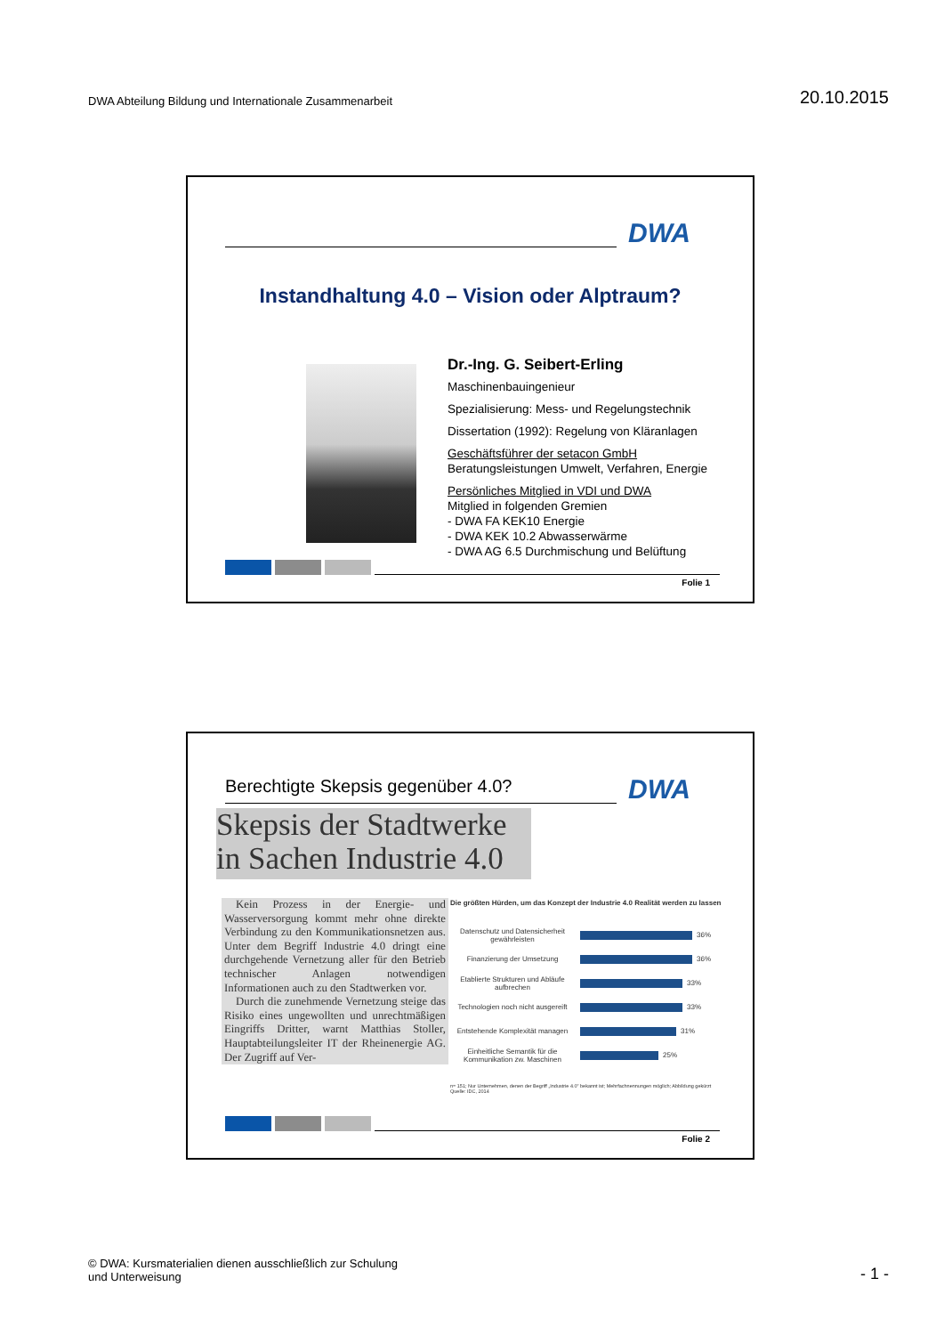DWA Abteilung Bildung und Internationale Zusammenarbeit
20.10.2015
DWA
Instandhaltung 4.0 – Vision oder Alptraum?
Dr.-Ing. G. Seibert-Erling
Maschinenbauingenieur
Spezialisierung: Mess- und Regelungstechnik
Dissertation (1992): Regelung von Kläranlagen
Geschäftsführer der setacon GmbH
Beratungsleistungen Umwelt, Verfahren, Energie
Persönliches Mitglied in VDI und DWA
Mitglied in folgenden Gremien
- DWA FA KEK10 Energie
- DWA KEK 10.2 Abwasserwärme
- DWA AG 6.5 Durchmischung und Belüftung
Folie 1
DWA
Berechtigte Skepsis gegenüber 4.0?
Skepsis der Stadtwerke
in Sachen Industrie 4.0
Kein Prozess in der Energie- und Wasserversorgung kommt mehr ohne direkte Verbindung zu den Kommunikationsnetzen aus. Unter dem Begriff Industrie 4.0 dringt eine durchgehende Vernetzung aller für den Betrieb technischer Anlagen notwendigen Informationen auch zu den Stadtwerken vor.
Durch die zunehmende Vernetzung steige das Risiko eines ungewollten und unrechtmäßigen Eingriffs Dritter, warnt Matthias Stoller, Hauptabteilungsleiter IT der Rheinenergie AG. Der Zugriff auf Ver-
Die größten Hürden, um das Konzept der Industrie 4.0 Realität werden zu lassen
Datenschutz und Datensicherheit gewährleisten
36%
Finanzierung der Umsetzung
36%
Etablierte Strukturen und Abläufe aufbrechen
33%
Technologien noch nicht ausgereift
33%
Entstehende Komplexität managen
31%
Einheitliche Semantik für die Kommunikation zw. Maschinen
25%
n= 151; Nur Unternehmen, denen der Begriff „Industrie 4.0" bekannt ist; Mehrfachnennungen möglich; Abbildung gekürzt
Quelle: IDC, 2014
Folie 2
© DWA: Kursmaterialien dienen ausschließlich zur Schulung
und Unterweisung
- 1 -